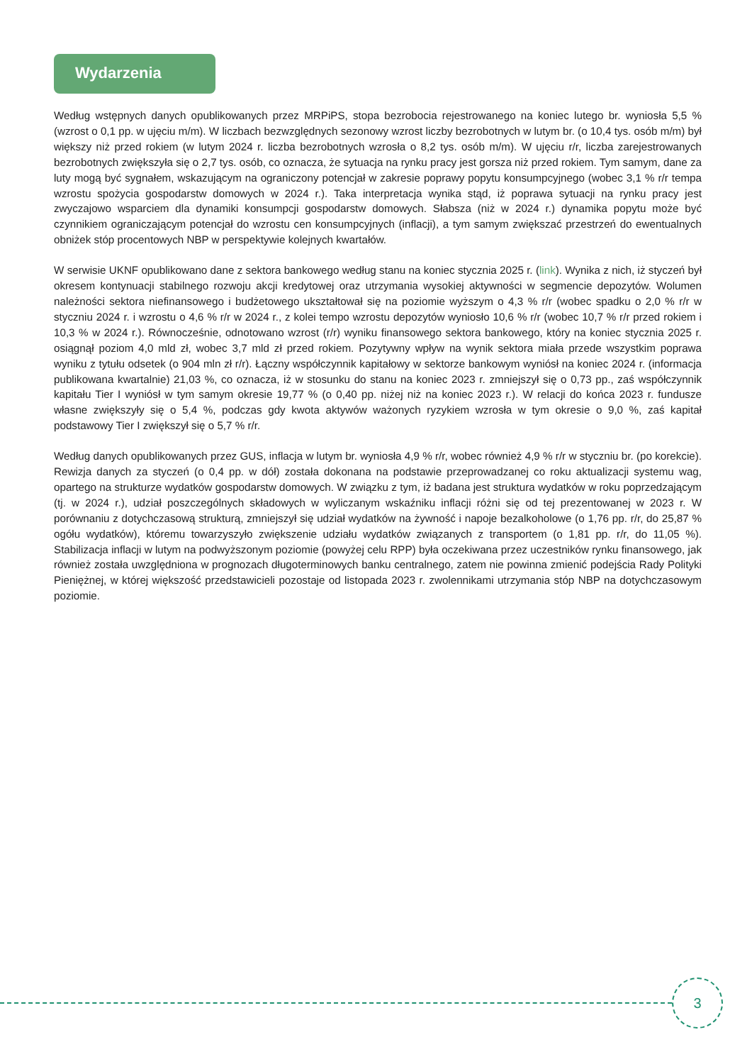Wydarzenia
Według wstępnych danych opublikowanych przez MRPiPS, stopa bezrobocia rejestrowanego na koniec lutego br. wyniosła 5,5 % (wzrost o 0,1 pp. w ujęciu m/m). W liczbach bezwzględnych sezonowy wzrost liczby bezrobotnych w lutym br. (o 10,4 tys. osób m/m) był większy niż przed rokiem (w lutym 2024 r. liczba bezrobotnych wzrosła o 8,2 tys. osób m/m). W ujęciu r/r, liczba zarejestrowanych bezrobotnych zwiększyła się o 2,7 tys. osób, co oznacza, że sytuacja na rynku pracy jest gorsza niż przed rokiem. Tym samym, dane za luty mogą być sygnałem, wskazującym na ograniczony potencjał w zakresie poprawy popytu konsumpcyjnego (wobec 3,1 % r/r tempa wzrostu spożycia gospodarstw domowych w 2024 r.). Taka interpretacja wynika stąd, iż poprawa sytuacji na rynku pracy jest zwyczajowo wsparciem dla dynamiki konsumpcji gospodarstw domowych. Słabsza (niż w 2024 r.) dynamika popytu może być czynnikiem ograniczającym potencjał do wzrostu cen konsumpcyjnych (inflacji), a tym samym zwiększać przestrzeń do ewentualnych obniżek stóp procentowych NBP w perspektywie kolejnych kwartałów.
W serwisie UKNF opublikowano dane z sektora bankowego według stanu na koniec stycznia 2025 r. (link). Wynika z nich, iż styczeń był okresem kontynuacji stabilnego rozwoju akcji kredytowej oraz utrzymania wysokiej aktywności w segmencie depozytów. Wolumen należności sektora niefinansowego i budżetowego ukształtował się na poziomie wyższym o 4,3 % r/r (wobec spadku o 2,0 % r/r w styczniu 2024 r. i wzrostu o 4,6 % r/r w 2024 r., z kolei tempo wzrostu depozytów wyniosło 10,6 % r/r (wobec 10,7 % r/r przed rokiem i 10,3 % w 2024 r.). Równocześnie, odnotowano wzrost (r/r) wyniku finansowego sektora bankowego, który na koniec stycznia 2025 r. osiągnął poziom 4,0 mld zł, wobec 3,7 mld zł przed rokiem. Pozytywny wpływ na wynik sektora miała przede wszystkim poprawa wyniku z tytułu odsetek (o 904 mln zł r/r). Łączny współczynnik kapitałowy w sektorze bankowym wyniósł na koniec 2024 r. (informacja publikowana kwartalnie) 21,03 %, co oznacza, iż w stosunku do stanu na koniec 2023 r. zmniejszył się o 0,73 pp., zaś współczynnik kapitału Tier I wyniósł w tym samym okresie 19,77 % (o 0,40 pp. niżej niż na koniec 2023 r.). W relacji do końca 2023 r. fundusze własne zwiększyły się o 5,4 %, podczas gdy kwota aktywów ważonych ryzykiem wzrosła w tym okresie o 9,0 %, zaś kapitał podstawowy Tier I zwiększył się o 5,7 % r/r.
Według danych opublikowanych przez GUS, inflacja w lutym br. wyniosła 4,9 % r/r, wobec również 4,9 % r/r w styczniu br. (po korekcie). Rewizja danych za styczeń (o 0,4 pp. w dół) została dokonana na podstawie przeprowadzanej co roku aktualizacji systemu wag, opartego na strukturze wydatków gospodarstw domowych. W związku z tym, iż badana jest struktura wydatków w roku poprzedzającym (tj. w 2024 r.), udział poszczególnych składowych w wyliczanym wskaźniku inflacji różni się od tej prezentowanej w 2023 r. W porównaniu z dotychczasową strukturą, zmniejszył się udział wydatków na żywność i napoje bezalkoholowe (o 1,76 pp. r/r, do 25,87 % ogółu wydatków), któremu towarzyszyło zwiększenie udziału wydatków związanych z transportem (o 1,81 pp. r/r, do 11,05 %). Stabilizacja inflacji w lutym na podwyższonym poziomie (powyżej celu RPP) była oczekiwana przez uczestników rynku finansowego, jak również została uwzględniona w prognozach długoterminowych banku centralnego, zatem nie powinna zmienić podejścia Rady Polityki Pieniężnej, w której większość przedstawicieli pozostaje od listopada 2023 r. zwolennikami utrzymania stóp NBP na dotychczasowym poziomie.
3